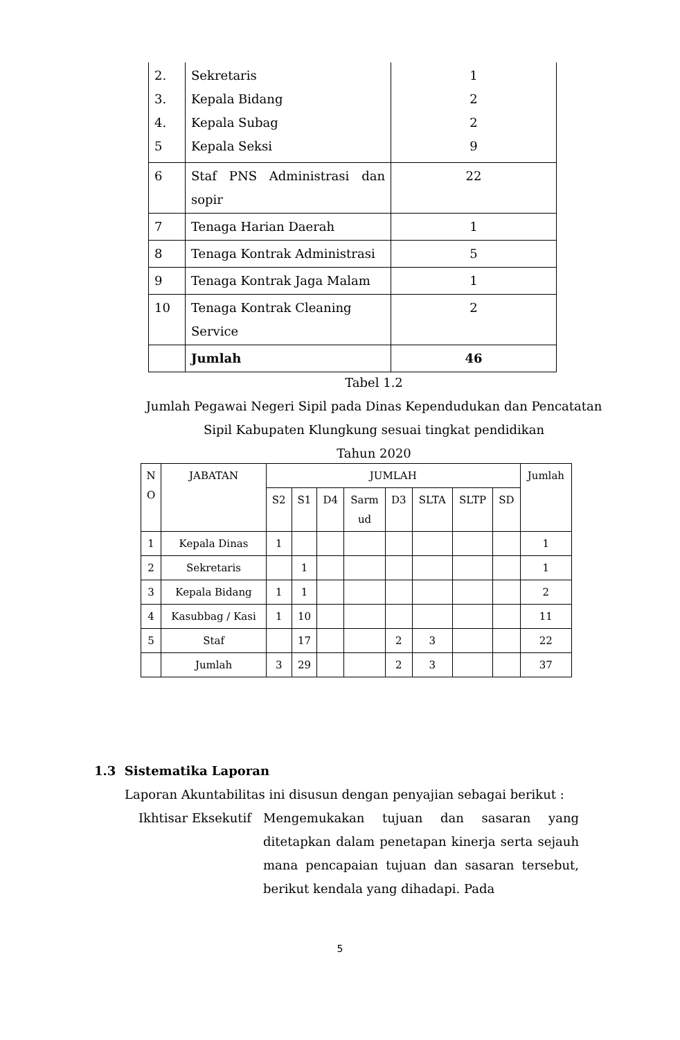| 2. 3. 4. 5 | Sekretaris Kepala Bidang Kepala Subag Kepala Seksi | 1 2 2 9 |
| 6 | Staf PNS Administrasi dan sopir | 22 |
| 7 | Tenaga Harian Daerah | 1 |
| 8 | Tenaga Kontrak Administrasi | 5 |
| 9 | Tenaga Kontrak Jaga Malam | 1 |
| 10 | Tenaga Kontrak Cleaning Service | 2 |
| | Jumlah | 46 |
Tabel 1.2
Jumlah Pegawai Negeri Sipil pada Dinas Kependudukan dan Pencatatan Sipil Kabupaten Klungkung sesuai tingkat pendidikan
Tahun 2020
| N O | JABATAN | JUMLAH | | | | | | | | Jumlah |
| --- | --- | --- | --- | --- | --- | --- | --- | --- | --- | --- |
| | | S2 | S1 | D4 | Sarm ud | D3 | SLTA | SLTP | SD | |
| 1 | Kepala Dinas | 1 | | | | | | | | 1 |
| 2 | Sekretaris | | 1 | | | | | | | 1 |
| 3 | Kepala Bidang | 1 | 1 | | | | | | | 2 |
| 4 | Kasubbag / Kasi | 1 | 10 | | | | | | | 11 |
| 5 | Staf | | 17 | | | 2 | 3 | | | 22 |
| | Jumlah | 3 | 29 | | | 2 | 3 | | | 37 |
1.3 Sistematika Laporan
Laporan Akuntabilitas ini disusun dengan penyajian sebagai berikut :
Ikhtisar Eksekutif
Mengemukakan tujuan dan sasaran yang ditetapkan dalam penetapan kinerja serta sejauh mana pencapaian tujuan dan sasaran tersebut, berikut kendala yang dihadapi. Pada
5